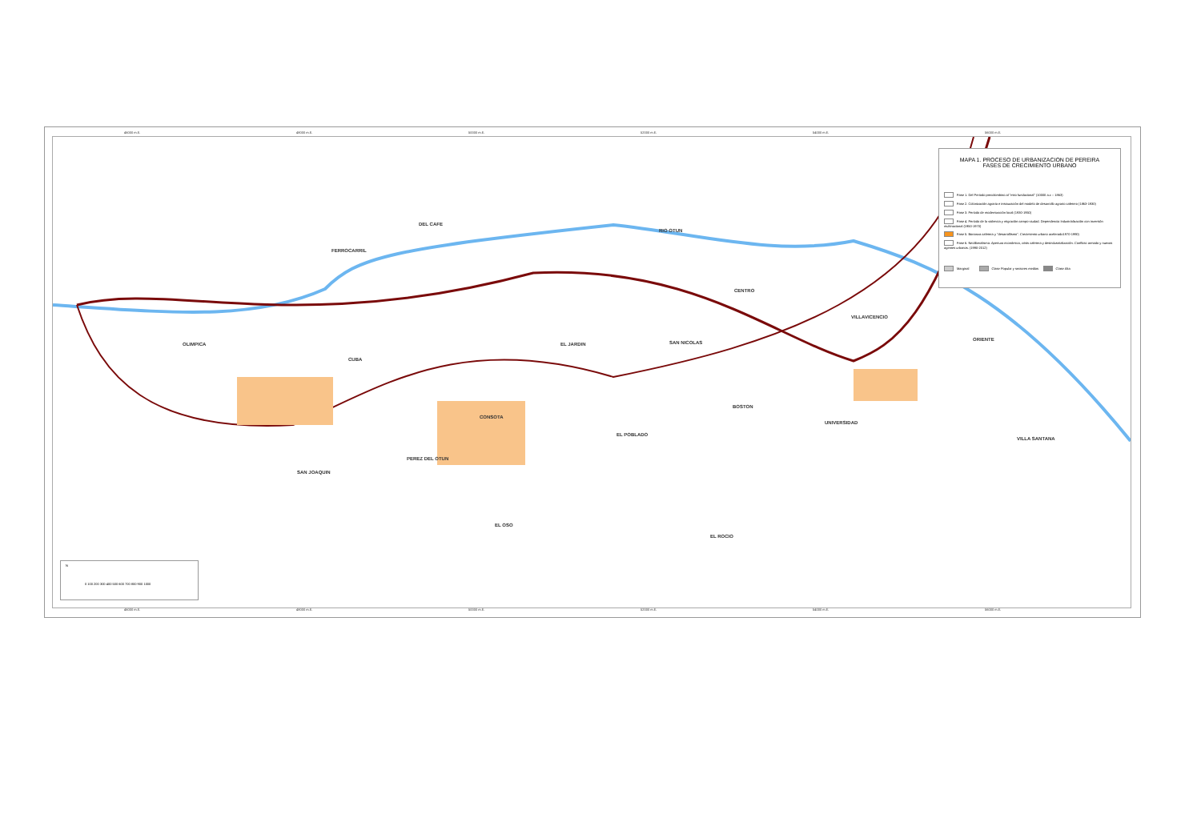46000 m.E. 48000 m.E. 50000 m.E. 52000 m.E. 54000 m.E. 56000 m.E.
DEL CAFE
FERROCARRIL
RIO OTUN
CENTRO
VILLAVICENCIO
OLIMPICA EL JARDIN SAN NICOLAS
ORIENTE
CUBA
BOSTON
CONSOTA
UNIVERSIDAD
EL POBLADO
VILLA SANTANA
PEREZ DEL OTUN
SAN JOAQUIN
EL OSO
EL ROCIO
MAPA 1. PROCESO DE URBANIZACION DE PEREIRA
FASES DE CRECIMIENTO URBANO
Fase 1. Del Periodo precolombino al "mito fundacional" (10000 a.c – 1863)
Fase 2. Colonización agraria e instauración del modelo de desarrollo agrario cafetero (1863-1930)
Fase 3. Periodo de modernización local (1930-1950)
Fase 4. Periodo de la violencia y migración campo-ciudad. Dependencia Industrialización con inversión multinacional (1950-1970)
Fase 5. Bonanza cafetera y "desarrollismo". Crecimiento urbano acelerado1970-1990)
Fase 6. Neoliberalismo: Apertura económica, crisis cafetera y desindustrialización. Conflicto armado y nuevos agentes urbanos. (1990-2012)
Marginal Clase Popular y sectores medios Clase Alta
N
0 100 200 300 400 500 600 700 800 900 1000
46000 m.E. 48000 m.E. 50000 m.E. 52000 m.E. 54000 m.E. 56000 m.E.